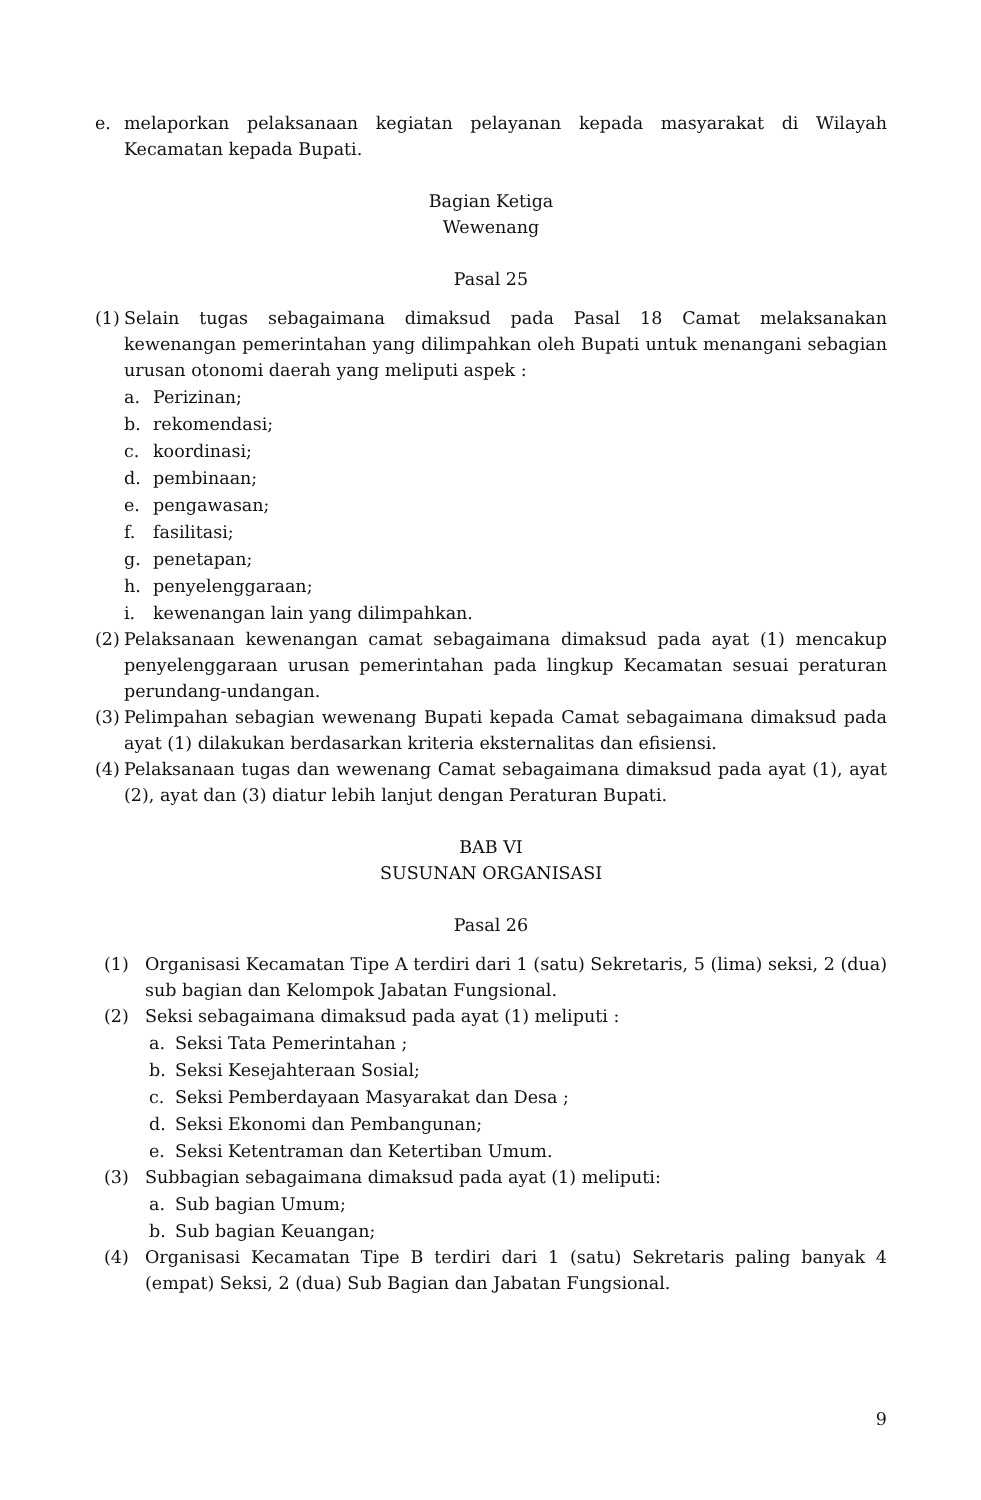e. melaporkan pelaksanaan kegiatan pelayanan kepada masyarakat di Wilayah Kecamatan kepada Bupati.
Bagian Ketiga
Wewenang
Pasal 25
(1)
Selain tugas sebagaimana dimaksud pada Pasal 18 Camat melaksanakan kewenangan pemerintahan yang dilimpahkan oleh Bupati untuk menangani sebagian urusan otonomi daerah yang meliputi aspek :
a. Perizinan;
b. rekomendasi;
c. koordinasi;
d. pembinaan;
e. pengawasan;
f. fasilitasi;
g. penetapan;
h. penyelenggaraan;
i. kewenangan lain yang dilimpahkan.
(2) Pelaksanaan kewenangan camat sebagaimana dimaksud pada ayat (1) mencakup penyelenggaraan urusan pemerintahan pada lingkup Kecamatan sesuai peraturan perundang-undangan.
(3) Pelimpahan sebagian wewenang Bupati kepada Camat sebagaimana dimaksud pada ayat (1) dilakukan berdasarkan kriteria eksternalitas dan efisiensi.
(4) Pelaksanaan tugas dan wewenang Camat sebagaimana dimaksud pada ayat (1), ayat (2), ayat dan (3) diatur lebih lanjut dengan Peraturan Bupati.
BAB VI
SUSUNAN ORGANISASI
Pasal 26
(1) Organisasi Kecamatan Tipe A terdiri dari 1 (satu) Sekretaris, 5 (lima) seksi, 2 (dua) sub bagian dan Kelompok Jabatan Fungsional.
(2) Seksi sebagaimana dimaksud pada ayat (1) meliputi :
a. Seksi Tata Pemerintahan ;
b. Seksi Kesejahteraan Sosial;
c. Seksi Pemberdayaan Masyarakat dan Desa ;
d. Seksi Ekonomi dan Pembangunan;
e. Seksi Ketentraman dan Ketertiban Umum.
(3) Subbagian sebagaimana dimaksud pada ayat (1) meliputi:
a. Sub bagian Umum;
b. Sub bagian Keuangan;
(4) Organisasi Kecamatan Tipe B terdiri dari 1 (satu) Sekretaris paling banyak 4 (empat) Seksi, 2 (dua) Sub Bagian dan Jabatan Fungsional.
9